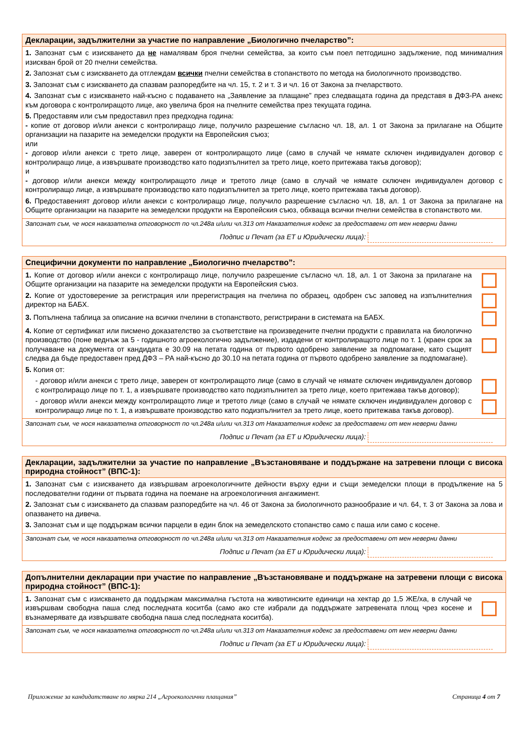Декларации, задължителни за участие по направление „Биологично пчеларство”:
1. Запознат съм с изискването да не намалявам броя пчелни семейства, за които съм поел петгодишно задължение, под минималния изискван брой от 20 пчелни семейства.
2. Запознат съм с изискването да отглеждам всички пчелни семейства в стопанството по метода на биологичното производство.
3. Запознат съм с изискването да спазвам разпоредбите на чл. 15, т. 2 и т. 3 и чл. 16 от Закона за пчеларството.
4. Запознат съм с изискването най-късно с подаването на „Заявление за плащане” през следващата година да представя в ДФЗ-РА анекс към договора с контролиращото лице, ако увелича броя на пчелните семейства през текущата година.
5. Предоставям или съм предоставил през предходна година:
- копие от договор и/или анекси с контролиращо лице, получило разрешение съгласно чл. 18, ал. 1 от Закона за прилагане на Общите организации на пазарите на земеделски продукти на Европейския съюз;
или
- договор и/или анекси с трето лице, заверен от контролиращото лице (само в случай че нямате сключен индивидуален договор с контролиращо лице, а извършвате производство като подизпълнител за трето лице, което притежава такъв договор);
и
- договор и/или анекси между контролиращото лице и третото лице (само в случай че нямате сключен индивидуален договор с контролиращо лице, а извършвате производство като подизпълнител за трето лице, което притежава такъв договор).
6. Предоставеният договор и/или анекси с контролиращо лице, получило разрешение съгласно чл. 18, ал. 1 от Закона за прилагане на Общите организации на пазарите на земеделски продукти на Европейския съюз, обхваща всички пчелни семейства в стопанството ми.
Запознат съм, че нося наказателна отговорност по чл.248а и/или чл.313 от Наказателния кодекс за предоставени от мен неверни данни
Подпис и Печат (за ЕТ и Юридически лица):
Специфични документи по направление „Биологично пчеларство”:
1. Копие от договор и/или анекси с контролиращо лице, получило разрешение съгласно чл. 18, ал. 1 от Закона за прилагане на Общите организации на пазарите на земеделски продукти на Европейския съюз.
2. Копие от удостоверение за регистрация или пререгистрация на пчелина по образец, одобрен със заповед на изпълнителния директор на БАБХ.
3. Попълнена таблица за описание на всички пчелини в стопанството, регистрирани в системата на БАБХ.
4. Копие от сертификат или писмено доказателство за съответствие на произведените пчелни продукти с правилата на биологично производство (поне веднъж за 5 - годишното агроекологично задължение), издадени от контролиращото лице по т. 1 (краен срок за получаване на документа от кандидата е 30.09 на петата година от първото одобрено заявление за подпомагане, като същият следва да бъде предоставен пред ДФЗ – РА най-късно до 30.10 на петата година от първото одобрено заявление за подпомагане).
5. Копия от:
- договор и/или анекси с трето лице, заверен от контролиращото лице (само в случай че нямате сключен индивидуален договор с контролиращо лице по т. 1, а извършвате производство като подизпълнител за трето лице, което притежава такъв договор);
- договор и/или анекси между контролиращото лице и третото лице (само в случай че нямате сключен индивидуален договор с контролиращо лице по т. 1, а извършвате производство като подизпълнител за трето лице, което притежава такъв договор).
Запознат съм, че нося наказателна отговорност по чл.248а и/или чл.313 от Наказателния кодекс за предоставени от мен неверни данни
Подпис и Печат (за ЕТ и Юридически лица):
Декларации, задължителни за участие по направление „Възстановяване и поддържане на затревени площи с висока природна стойност” (ВПС-1):
1. Запознат съм с изискването да извършвам агроекологичните дейности върху едни и същи земеделски площи в продължение на 5 последователни години от първата година на поемане на агроекологичния ангажимент.
2. Запознат съм с изискването да спазвам разпоредбите на чл. 46 от Закона за биологичното разнообразие и чл. 64, т. 3 от Закона за лова и опазването на дивеча.
3. Запознат съм и ще поддържам всички парцели в един блок на земеделското стопанство само с паша или само с косене.
Запознат съм, че нося наказателна отговорност по чл.248а и/или чл.313 от Наказателния кодекс за предоставени от мен неверни данни
Подпис и Печат (за ЕТ и Юридически лица):
Допълнителни декларации при участие по направление „Възстановяване и поддържане на затревени площи с висока природна стойност” (ВПС-1):
1. Запознат съм с изискването да поддържам максимална гъстота на животинските единици на хектар до 1,5 ЖЕ/ха, в случай че извършвам свободна паша след последната коситба (само ако сте избрали да поддържате затревената площ чрез косене и възнамерявате да извършвате свободна паша след последната коситба).
Запознат съм, че нося наказателна отговорност по чл.248а и/или чл.313 от Наказателния кодекс за предоставени от мен неверни данни
Подпис и Печат (за ЕТ и Юридически лица):
Приложение за кандидатстване по мярка 214 „Агроекологични плащания” Страница 4 от 7